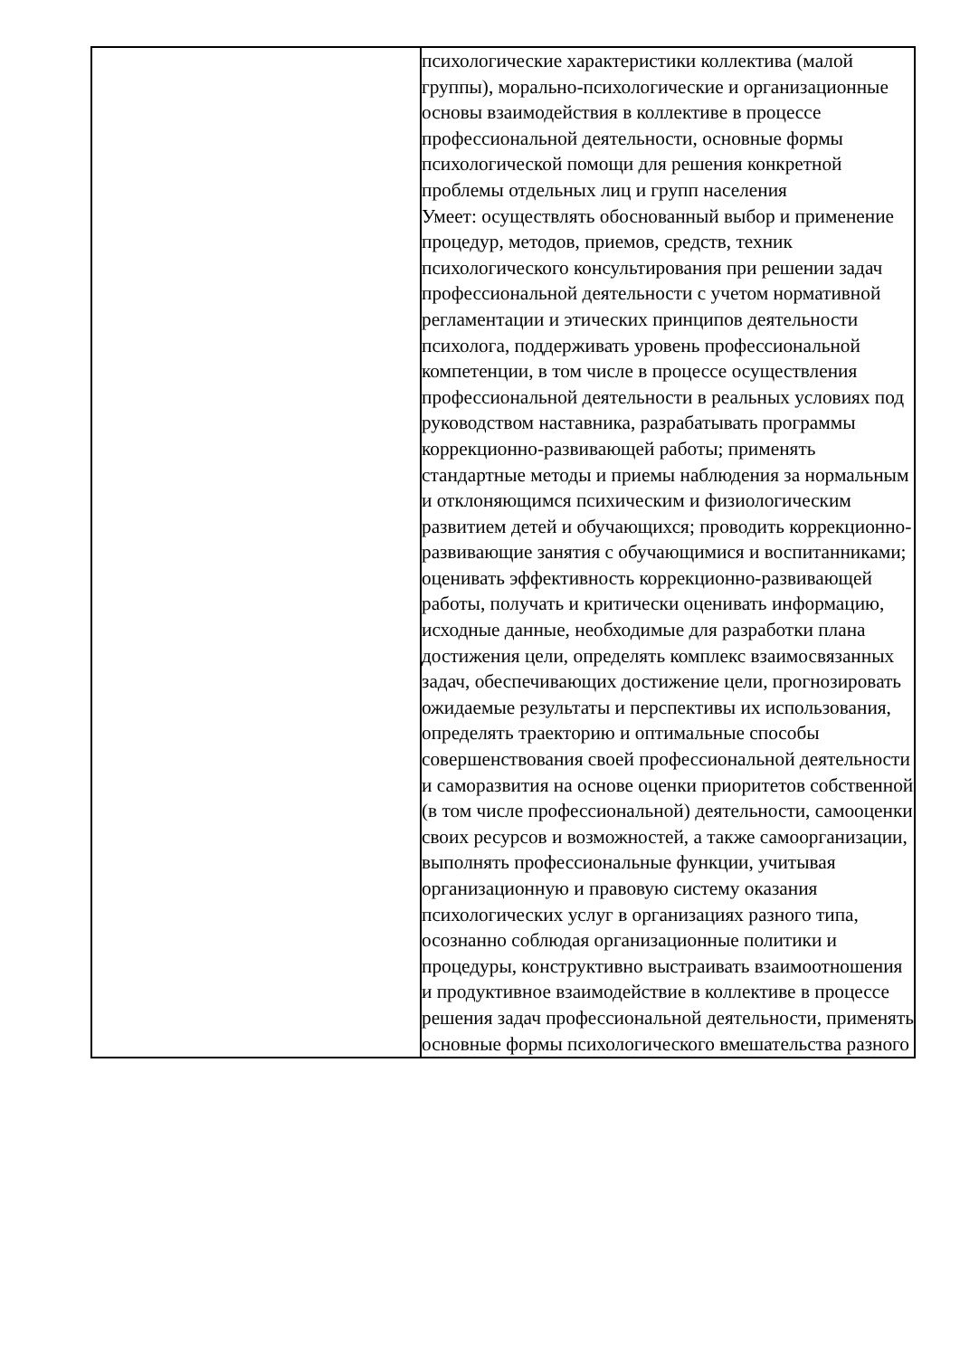| | психологические характеристики коллектива (малой группы), морально-психологические и организационные основы взаимодействия в коллективе в процессе профессиональной деятельности, основные формы психологической помощи для решения конкретной проблемы отдельных лиц и групп населения Умеет: осуществлять обоснованный выбор и применение процедур, методов, приемов, средств, техник психологического консультирования при решении задач профессиональной деятельности с учетом нормативной регламентации и этических принципов деятельности психолога, поддерживать уровень профессиональной компетенции, в том числе в процессе осуществления профессиональной деятельности в реальных условиях под руководством наставника, разрабатывать программы коррекционно-развивающей работы; применять стандартные методы и приемы наблюдения за нормальным и отклоняющимся психическим и физиологическим развитием детей и обучающихся; проводить коррекционно-развивающие занятия с обучающимися и воспитанниками; оценивать эффективность коррекционно-развивающей работы, получать и критически оценивать информацию, исходные данные, необходимые для разработки плана достижения цели, определять комплекс взаимосвязанных задач, обеспечивающих достижение цели, прогнозировать ожидаемые результаты и перспективы их использования, определять траекторию и оптимальные способы совершенствования своей профессиональной деятельности и саморазвития на основе оценки приоритетов собственной (в том числе профессиональной) деятельности, самооценки своих ресурсов и возможностей, а также самоорганизации, выполнять профессиональные функции, учитывая организационную и правовую систему оказания психологических услуг в организациях разного типа, осознанно соблюдая организационные политики и процедуры, конструктивно выстраивать взаимоотношения и продуктивное взаимодействие в коллективе в процессе решения задач профессиональной деятельности, применять основные формы психологического вмешательства разного |